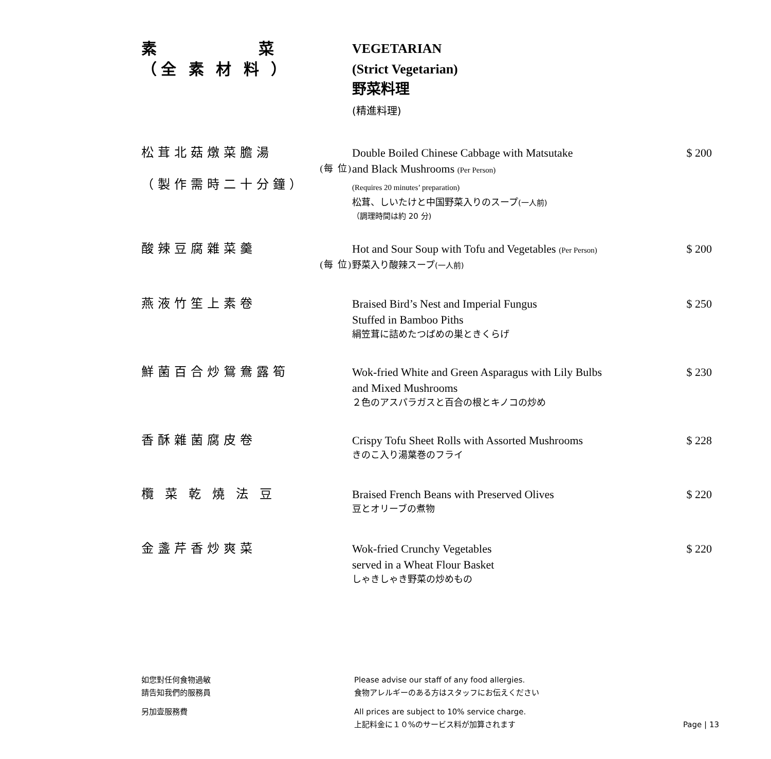素　　　　　菜
（全 素 材 料 ）
VEGETARIAN
(Strict Vegetarian)
野菜料理
(精進料理)
松茸北菇燉菜膽湯
(每 位)
（製作需時二十分鐘）
Double Boiled Chinese Cabbage with Matsutake
and Black Mushrooms (Per Person)
(Requires 20 minutes’ preparation)
松茸、しいたけと中国野菜入りのスープ(一人前)
（調理時間は約 20 分)
$ 200
酸辣豆腐雜菜羹
(每 位)
Hot and Sour Soup with Tofu and Vegetables (Per Person)
野菜入り酸辣スープ(一人前)
$ 200
燕液竹笙上素卷 Braised Bird’s Nest and Imperial Fungus
Stuffed in Bamboo Piths
絹笠茸に詰めたつばめの巣ときくらげ
$ 250
鮮菌百合炒鴛鴦露筍 Wok-fried White and Green Asparagus with Lily Bulbs
and Mixed Mushrooms
２色のアスパラガスと百合の根とキノコの炒め
$ 230
香酥雜菌腐皮卷 Crispy Tofu Sheet Rolls with Assorted Mushrooms
きのこ入り湯葉巻のフライ
$ 228
欖 菜 乾 燒 法 豆 Braised French Beans with Preserved Olives
豆とオリーブの煮物
$ 220
金盞芹香炒爽菜 Wok-fried Crunchy Vegetables
served in a Wheat Flour Basket
しゃきしゃき野菜の炒めもの
$ 220
如您對任何食物過敏
請告知我們的服務員
另加壹服務費
Please advise our staff of any food allergies.
食物アレルギーのある方はスタッフにお伝えください
All prices are subject to 10% service charge.
上記料金に１０%のサービス料が加算されます
Page | 13